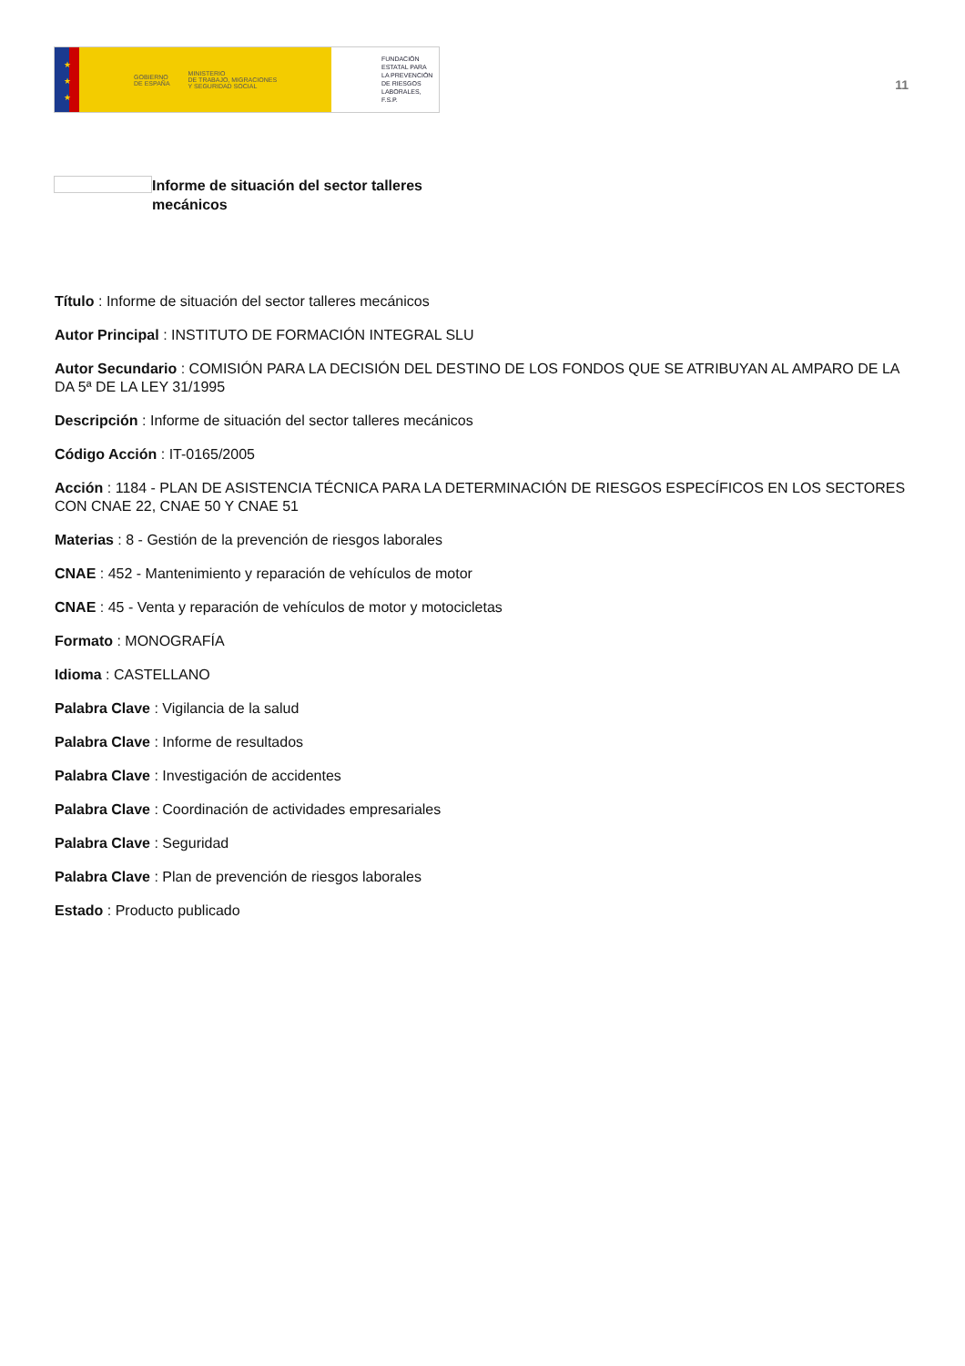★
★
★
GOBIERNO
DE ESPAÑA MINISTERIO
DE TRABAJO, MIGRACIONES
Y SEGURIDAD SOCIAL
FUNDACIÓN
ESTATAL PARA
LA PREVENCIÓN
DE RIESGOS
LABORALES, F.S.P.
11
Informe de situación del sector talleres mecánicos
Título : Informe de situación del sector talleres mecánicos
Autor Principal : INSTITUTO DE FORMACIÓN INTEGRAL SLU
Autor Secundario : COMISIÓN PARA LA DECISIÓN DEL DESTINO DE LOS FONDOS QUE SE ATRIBUYAN AL AMPARO DE LA DA 5ª DE LA LEY 31/1995
Descripción : Informe de situación del sector talleres mecánicos
Código Acción : IT-0165/2005
Acción : 1184 - PLAN DE ASISTENCIA TÉCNICA PARA LA DETERMINACIÓN DE RIESGOS ESPECÍFICOS EN LOS SECTORES CON CNAE 22, CNAE 50 Y CNAE 51
Materias : 8 - Gestión de la prevención de riesgos laborales
CNAE : 452 - Mantenimiento y reparación de vehículos de motor
CNAE : 45 - Venta y reparación de vehículos de motor y motocicletas
Formato : MONOGRAFÍA
Idioma : CASTELLANO
Palabra Clave : Vigilancia de la salud
Palabra Clave : Informe de resultados
Palabra Clave : Investigación de accidentes
Palabra Clave : Coordinación de actividades empresariales
Palabra Clave : Seguridad
Palabra Clave : Plan de prevención de riesgos laborales
Estado : Producto publicado